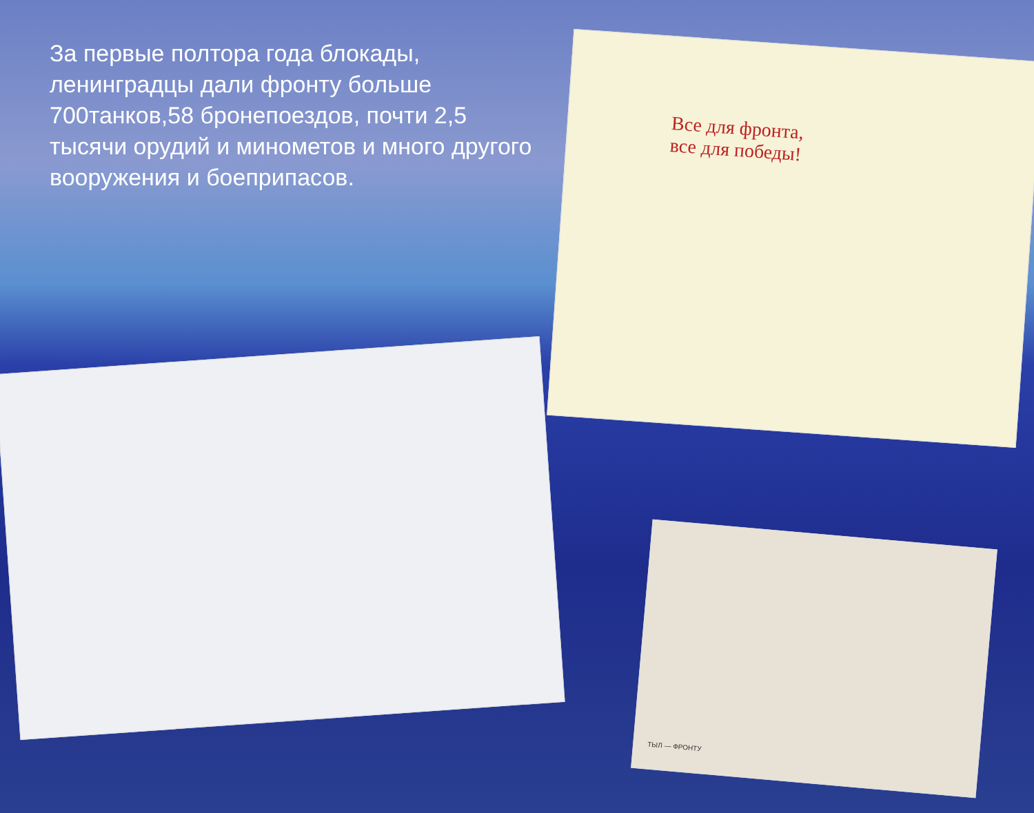За первые полтора года блокады, ленинградцы дали фронту больше 700танков,58 бронепоездов, почти 2,5 тысячи орудий и минометов и много другого вооружения и боеприпасов.
Все для фронта,
все для победы!
ТЫЛ — ФРОНТУ